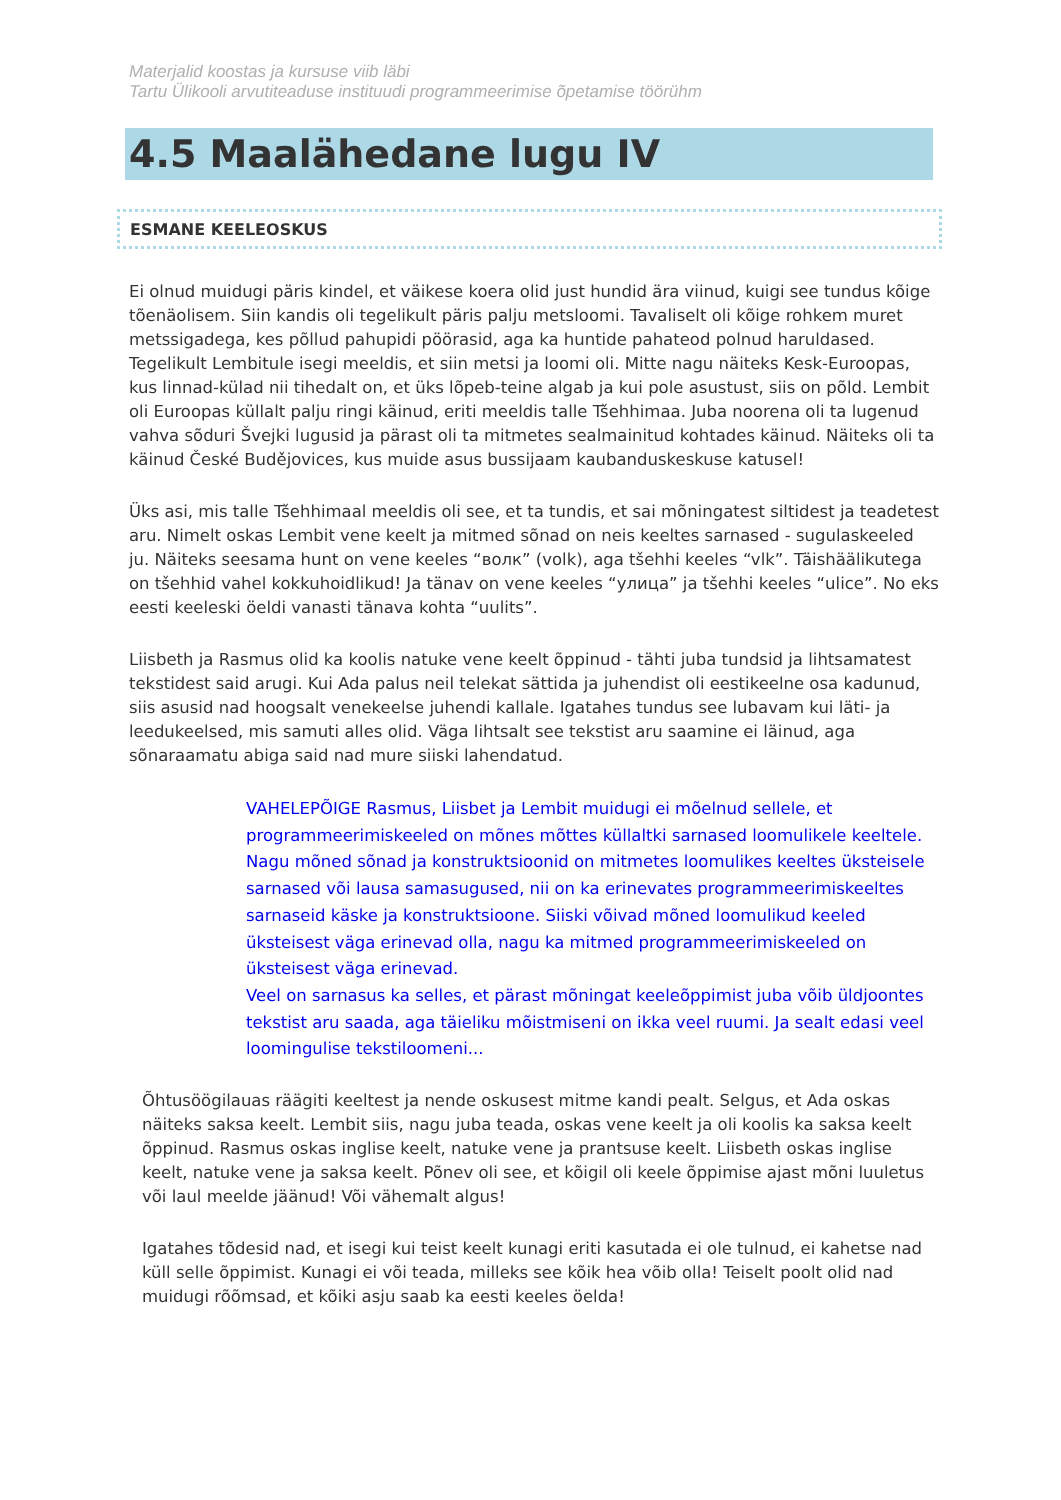Materjalid koostas ja kursuse viib läbi
Tartu Ülikooli arvutiteaduse instituudi programmeerimise õpetamise töörühm
4.5 Maalähedane lugu IV
ESMANE KEELEOSKUS
Ei olnud muidugi päris kindel, et väikese koera olid just hundid ära viinud, kuigi see tundus kõige tõenäolisem. Siin kandis oli tegelikult päris palju metsloomi. Tavaliselt oli kõige rohkem muret metssigadega, kes põllud pahupidi pöörasid, aga ka huntide pahateod polnud haruldased. Tegelikult Lembitule isegi meeldis, et siin metsi ja loomi oli. Mitte nagu näiteks Kesk-Euroopas, kus linnad-külad nii tihedalt on, et üks lõpeb-teine algab ja kui pole asustust, siis on põld. Lembit oli Euroopas küllalt palju ringi käinud, eriti meeldis talle Tšehhimaa. Juba noorena oli ta lugenud vahva sõduri Švejki lugusid ja pärast oli ta mitmetes sealmainitud kohtades käinud. Näiteks oli ta käinud České Budějovices, kus muide asus bussijaam kaubanduskeskuse katusel!
Üks asi, mis talle Tšehhimaal meeldis oli see, et ta tundis, et sai mõningatest siltidest ja teadetest aru. Nimelt oskas Lembit vene keelt ja mitmed sõnad on neis keeltes sarnased - sugulaskeeled ju. Näiteks seesama hunt on vene keeles “волк” (volk), aga tšehhi keeles “vlk”. Täishäälikutega on tšehhid vahel kokkuhoidlikud! Ja tänav on vene keeles “улица” ja tšehhi keeles “ulice”. No eks eesti keeleski öeldi vanasti tänava kohta “uulits”.
Liisbeth ja Rasmus olid ka koolis natuke vene keelt õppinud - tähti juba tundsid ja lihtsamatest tekstidest said arugi. Kui Ada palus neil telekat sättida ja juhendist oli eestikeelne osa kadunud, siis asusid nad hoogsalt venekeelse juhendi kallale. Igatahes tundus see lubavam kui läti- ja leedukeelsed, mis samuti alles olid. Väga lihtsalt see tekstist aru saamine ei läinud, aga sõnaraamatu abiga said nad mure siiski lahendatud.
VAHELEPÕIGE Rasmus, Liisbet ja Lembit muidugi ei mõelnud sellele, et programmeerimiskeeled on mõnes mõttes küllaltki sarnased loomulikele keeltele. Nagu mõned sõnad ja konstruktsioonid on mitmetes loomulikes keeltes üksteisele sarnased või lausa samasugused, nii on ka erinevates programmeerimiskeeltes sarnaseid käske ja konstruktsioone. Siiski võivad mõned loomulikud keeled üksteisest väga erinevad olla, nagu ka mitmed programmeerimiskeeled on üksteisest väga erinevad.
Veel on sarnasus ka selles, et pärast mõningat keeleõppimist juba võib üldjoontes tekstist aru saada, aga täieliku mõistmiseni on ikka veel ruumi. Ja sealt edasi veel loomingulise tekstiloomeni...
Õhtusöögilauas räägiti keeltest ja nende oskusest mitme kandi pealt. Selgus, et Ada oskas näiteks saksa keelt. Lembit siis, nagu juba teada, oskas vene keelt ja oli koolis ka saksa keelt õppinud. Rasmus oskas inglise keelt, natuke vene ja prantsuse keelt. Liisbeth oskas inglise keelt, natuke vene ja saksa keelt. Põnev oli see, et kõigil oli keele õppimise ajast mõni luuletus või laul meelde jäänud! Või vähemalt algus!
Igatahes tõdesid nad, et isegi kui teist keelt kunagi eriti kasutada ei ole tulnud, ei kahetse nad küll selle õppimist. Kunagi ei või teada, milleks see kõik hea võib olla! Teiselt poolt olid nad muidugi rõõmsad, et kõiki asju saab ka eesti keeles öelda!